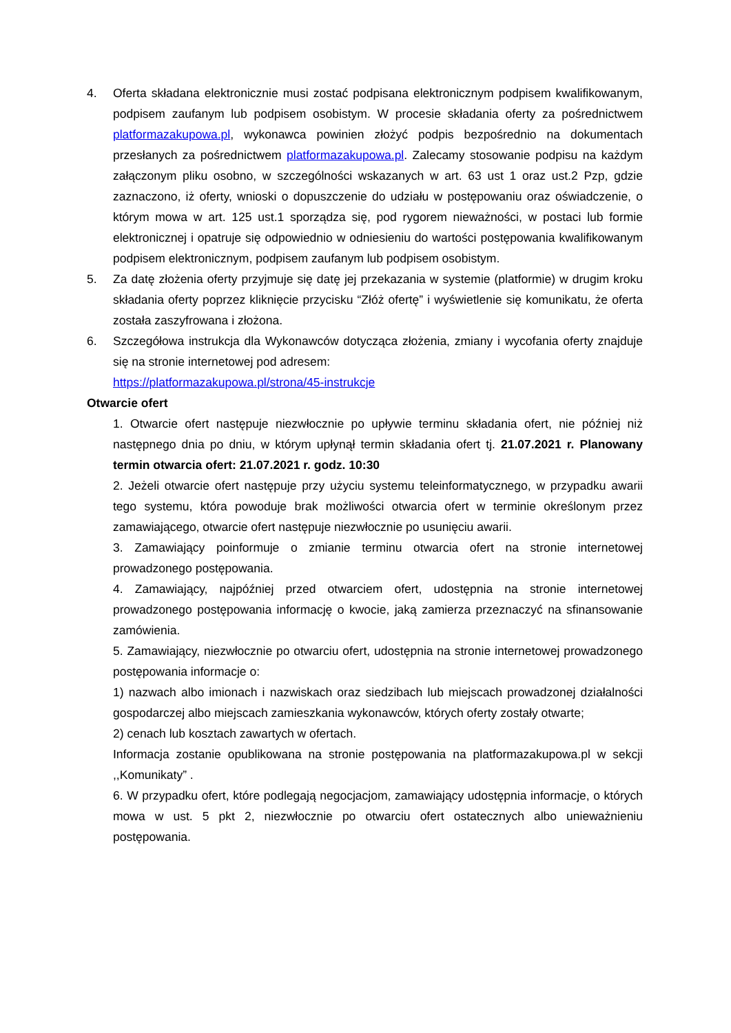4. Oferta składana elektronicznie musi zostać podpisana elektronicznym podpisem kwalifikowanym, podpisem zaufanym lub podpisem osobistym. W procesie składania oferty za pośrednictwem platformazakupowa.pl, wykonawca powinien złożyć podpis bezpośrednio na dokumentach przesłanych za pośrednictwem platformazakupowa.pl. Zalecamy stosowanie podpisu na każdym załączonym pliku osobno, w szczególności wskazanych w art. 63 ust 1 oraz ust.2 Pzp, gdzie zaznaczono, iż oferty, wnioski o dopuszczenie do udziału w postępowaniu oraz oświadczenie, o którym mowa w art. 125 ust.1 sporządza się, pod rygorem nieważności, w postaci lub formie elektronicznej i opatruje się odpowiednio w odniesieniu do wartości postępowania kwalifikowanym podpisem elektronicznym, podpisem zaufanym lub podpisem osobistym.
5. Za datę złożenia oferty przyjmuje się datę jej przekazania w systemie (platformie) w drugim kroku składania oferty poprzez kliknięcie przycisku “Złóż ofertę” i wyświetlenie się komunikatu, że oferta została zaszyfrowana i złożona.
6. Szczegółowa instrukcja dla Wykonawców dotycząca złożenia, zmiany i wycofania oferty znajduje się na stronie internetowej pod adresem:
https://platformazakupowa.pl/strona/45-instrukcje
Otwarcie ofert
1. Otwarcie ofert następuje niezwłocznie po upływie terminu składania ofert, nie później niż następnego dnia po dniu, w którym upłynął termin składania ofert tj. 21.07.2021 r. Planowany termin otwarcia ofert: 21.07.2021 r. godz. 10:30
2. Jeżeli otwarcie ofert następuje przy użyciu systemu teleinformatycznego, w przypadku awarii tego systemu, która powoduje brak możliwości otwarcia ofert w terminie określonym przez zamawiającego, otwarcie ofert następuje niezwłocznie po usunięciu awarii.
3. Zamawiający poinformuje o zmianie terminu otwarcia ofert na stronie internetowej prowadzonego postępowania.
4. Zamawiający, najpóźniej przed otwarciem ofert, udostępnia na stronie internetowej prowadzonego postępowania informację o kwocie, jaką zamierza przeznaczyć na sfinansowanie zamówienia.
5. Zamawiający, niezwłocznie po otwarciu ofert, udostępnia na stronie internetowej prowadzonego postępowania informacje o:
1) nazwach albo imionach i nazwiskach oraz siedzibach lub miejscach prowadzonej działalności gospodarczej albo miejscach zamieszkania wykonawców, których oferty zostały otwarte;
2) cenach lub kosztach zawartych w ofertach.
Informacja zostanie opublikowana na stronie postępowania na platformazakupowa.pl w sekcji ,,Komunikaty” .
6. W przypadku ofert, które podlegają negocjacjom, zamawiający udostępnia informacje, o których mowa w ust. 5 pkt 2, niezwłocznie po otwarciu ofert ostatecznych albo unieważnieniu postępowania.